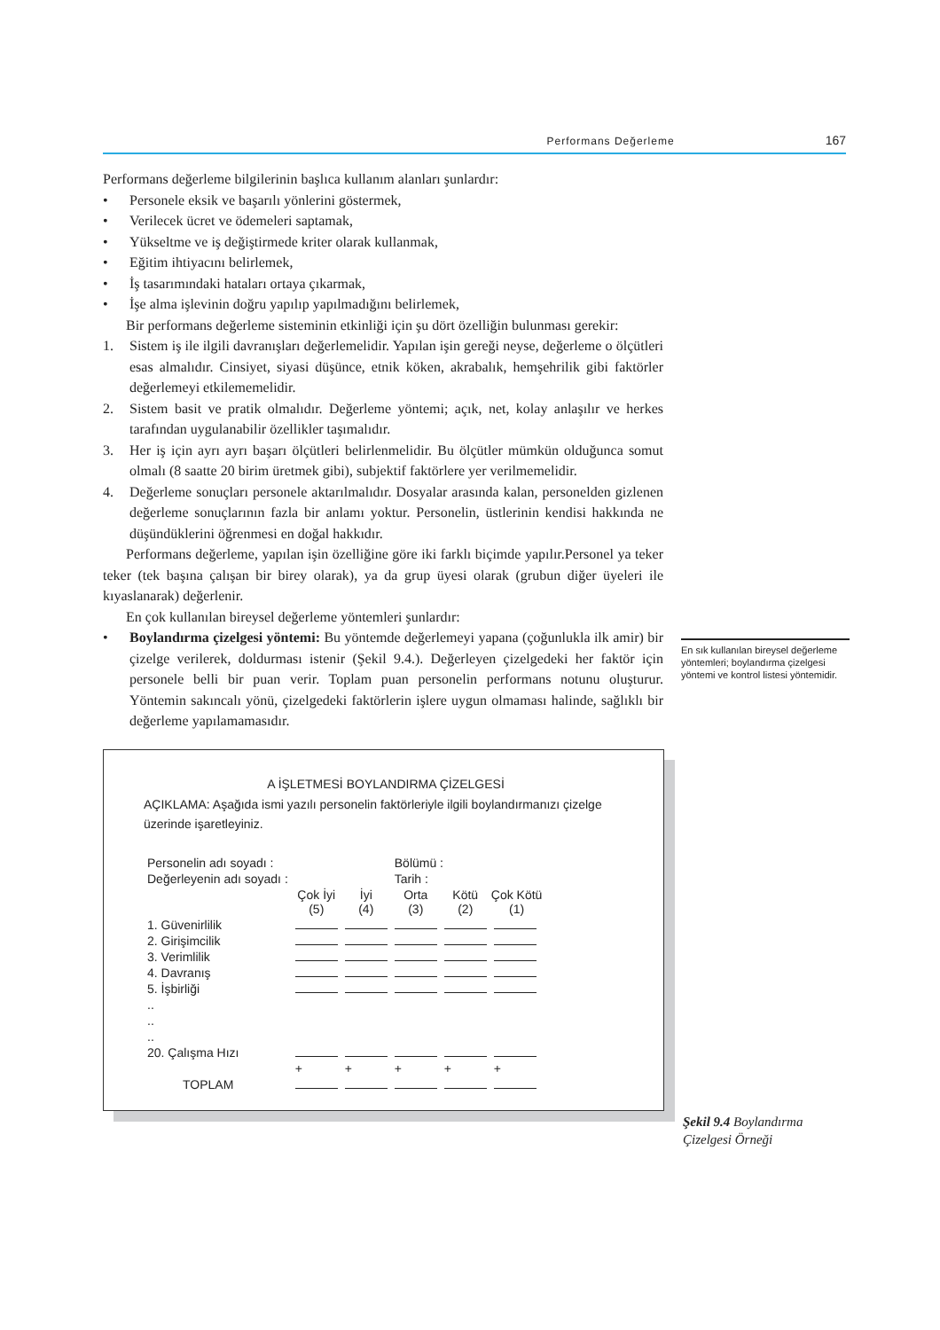Performans Değerleme 167
Performans değerleme bilgilerinin başlıca kullanım alanları şunlardır:
• Personele eksik ve başarılı yönlerini göstermek,
• Verilecek ücret ve ödemeleri saptamak,
• Yükseltme ve iş değiştirmede kriter olarak kullanmak,
• Eğitim ihtiyacını belirlemek,
• İş tasarımındaki hataları ortaya çıkarmak,
• İşe alma işlevinin doğru yapılıp yapılmadığını belirlemek,
Bir performans değerleme sisteminin etkinliği için şu dört özelliğin bulunması gerekir:
1. Sistem iş ile ilgili davranışları değerlemelidir. Yapılan işin gereği neyse, değerleme o ölçütleri esas almalıdır. Cinsiyet, siyasi düşünce, etnik köken, akrabalık, hemşehrilik gibi faktörler değerlemeyi etkilememelidir.
2. Sistem basit ve pratik olmalıdır. Değerleme yöntemi; açık, net, kolay anlaşılır ve herkes tarafından uygulanabilir özellikler taşımalıdır.
3. Her iş için ayrı ayrı başarı ölçütleri belirlenmelidir. Bu ölçütler mümkün olduğunca somut olmalı (8 saatte 20 birim üretmek gibi), subjektif faktörlere yer verilmemelidir.
4. Değerleme sonuçları personele aktarılmalıdır. Dosyalar arasında kalan, personelden gizlenen değerleme sonuçlarının fazla bir anlamı yoktur. Personelin, üstlerinin kendisi hakkında ne düşündüklerini öğrenmesi en doğal hakkıdır.
Performans değerleme, yapılan işin özelliğine göre iki farklı biçimde yapılır.Personel ya teker teker (tek başına çalışan bir birey olarak), ya da grup üyesi olarak (grubun diğer üyeleri ile kıyaslanarak) değerlenir.
En çok kullanılan bireysel değerleme yöntemleri şunlardır:
• Boylandırma çizelgesi yöntemi: Bu yöntemde değerlemeyi yapana (çoğunlukla ilk amir) bir çizelge verilerek, doldurması istenir (Şekil 9.4.). Değerleyen çizelgedeki her faktör için personele belli bir puan verir. Toplam puan personelin performans notunu oluşturur. Yöntemin sakıncalı yönü, çizelgedeki faktörlerin işlere uygun olmaması halinde, sağlıklı bir değerleme yapılamamasıdır.
En sık kullanılan bireysel değerleme yöntemleri; boylandırma çizelgesi yöntemi ve kontrol listesi yöntemidir.
A İŞLETMESİ BOYLANDIRMA ÇİZELGESİ
AÇIKLAMA: Aşağıda ismi yazılı personelin faktörleriyle ilgili boylandırmanızı çizelge üzerinde işaretleyiniz.
| Personelin adı soyadı : | | | Bölümü : | | |
| Değerleyenin adı soyadı : | | | Tarih : | | |
| | Çok İyi (5) | İyi (4) | Orta (3) | Kötü (2) | Çok Kötü (1) |
| 1. Güvenirlilik | | | | | |
| 2. Girişimcilik | | | | | |
| 3. Verimlilik | | | | | |
| 4. Davranış | | | | | |
| 5. İşbirliği | | | | | |
| .. | | | | | |
| .. | | | | | |
| .. | | | | | |
| 20. Çalışma Hızı | | | | | |
| | + | + | + | + | + |
| TOPLAM | | | | | |
Şekil 9.4 Boylandırma
Çizelgesi Örneği